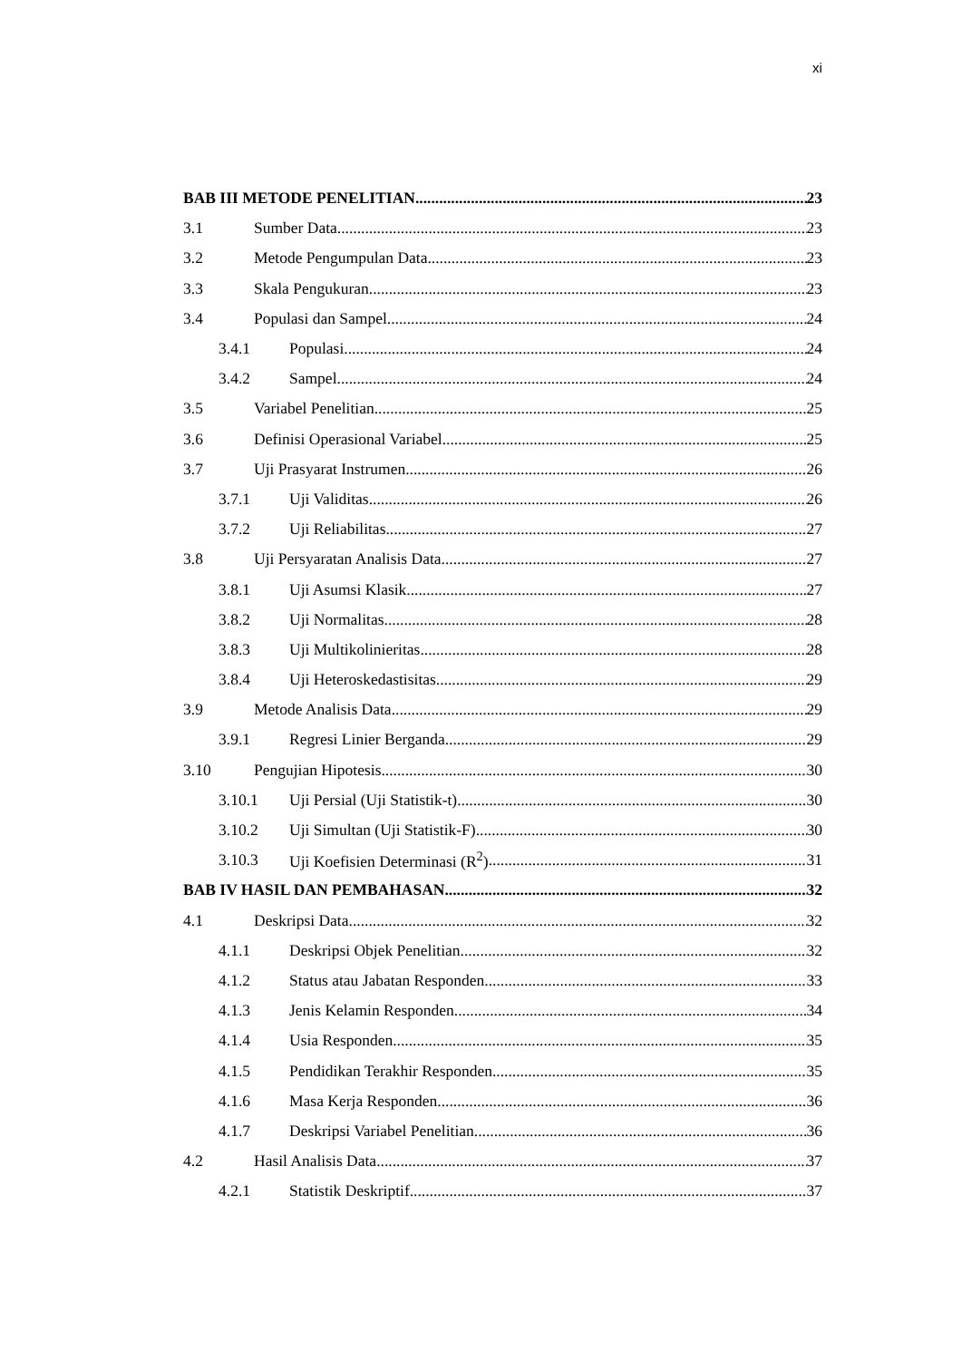xi
BAB III METODE PENELITIAN 23
3.1 Sumber Data 23
3.2 Metode Pengumpulan Data 23
3.3 Skala Pengukuran 23
3.4 Populasi dan Sampel 24
3.4.1 Populasi 24
3.4.2 Sampel 24
3.5 Variabel Penelitian 25
3.6 Definisi Operasional Variabel 25
3.7 Uji Prasyarat Instrumen 26
3.7.1 Uji Validitas 26
3.7.2 Uji Reliabilitas 27
3.8 Uji Persyaratan Analisis Data 27
3.8.1 Uji Asumsi Klasik 27
3.8.2 Uji Normalitas 28
3.8.3 Uji Multikolinieritas 28
3.8.4 Uji Heteroskedastisitas 29
3.9 Metode Analisis Data 29
3.9.1 Regresi Linier Berganda 29
3.10 Pengujian Hipotesis 30
3.10.1 Uji Persial (Uji Statistik-t) 30
3.10.2 Uji Simultan (Uji Statistik-F) 30
3.10.3 Uji Koefisien Determinasi (R<sup>2</sup>) 31
BAB IV HASIL DAN PEMBAHASAN 32
4.1 Deskripsi Data 32
4.1.1 Deskripsi Objek Penelitian 32
4.1.2 Status atau Jabatan Responden 33
4.1.3 Jenis Kelamin Responden 34
4.1.4 Usia Responden 35
4.1.5 Pendidikan Terakhir Responden 35
4.1.6 Masa Kerja Responden 36
4.1.7 Deskripsi Variabel Penelitian 36
4.2 Hasil Analisis Data 37
4.2.1 Statistik Deskriptif 37